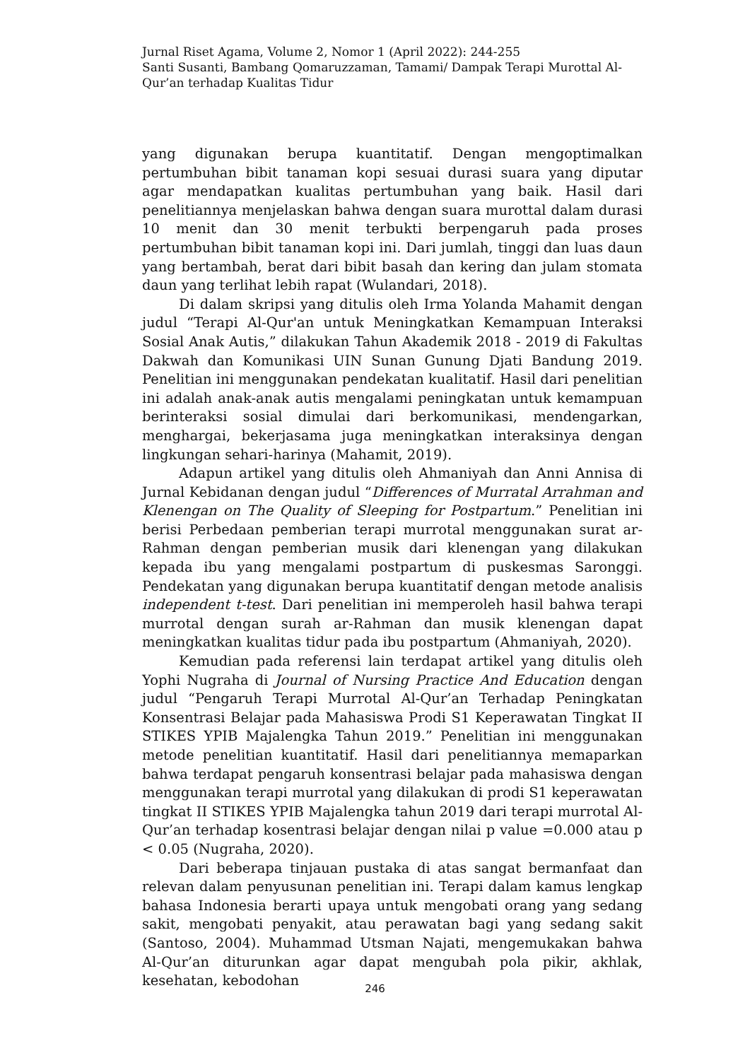Jurnal Riset Agama, Volume 2, Nomor 1 (April 2022): 244-255
Santi Susanti, Bambang Qomaruzzaman, Tamami/ Dampak Terapi Murottal Al-Qur’an terhadap Kualitas Tidur
yang digunakan berupa kuantitatif. Dengan mengoptimalkan pertumbuhan bibit tanaman kopi sesuai durasi suara yang diputar agar mendapatkan kualitas pertumbuhan yang baik. Hasil dari penelitiannya menjelaskan bahwa dengan suara murottal dalam durasi 10 menit dan 30 menit terbukti berpengaruh pada proses pertumbuhan bibit tanaman kopi ini. Dari jumlah, tinggi dan luas daun yang bertambah, berat dari bibit basah dan kering dan julam stomata daun yang terlihat lebih rapat (Wulandari, 2018).
Di dalam skripsi yang ditulis oleh Irma Yolanda Mahamit dengan judul “Terapi Al-Qur'an untuk Meningkatkan Kemampuan Interaksi Sosial Anak Autis,” dilakukan Tahun Akademik 2018 - 2019 di Fakultas Dakwah dan Komunikasi UIN Sunan Gunung Djati Bandung 2019. Penelitian ini menggunakan pendekatan kualitatif. Hasil dari penelitian ini adalah anak-anak autis mengalami peningkatan untuk kemampuan berinteraksi sosial dimulai dari berkomunikasi, mendengarkan, menghargai, bekerjasama juga meningkatkan interaksinya dengan lingkungan sehari-harinya (Mahamit, 2019).
Adapun artikel yang ditulis oleh Ahmaniyah dan Anni Annisa di Jurnal Kebidanan dengan judul “Differences of Murratal Arrahman and Klenengan on The Quality of Sleeping for Postpartum.” Penelitian ini berisi Perbedaan pemberian terapi murrotal menggunakan surat ar-Rahman dengan pemberian musik dari klenengan yang dilakukan kepada ibu yang mengalami postpartum di puskesmas Saronggi. Pendekatan yang digunakan berupa kuantitatif dengan metode analisis independent t-test. Dari penelitian ini memperoleh hasil bahwa terapi murrotal dengan surah ar-Rahman dan musik klenengan dapat meningkatkan kualitas tidur pada ibu postpartum (Ahmaniyah, 2020).
Kemudian pada referensi lain terdapat artikel yang ditulis oleh Yophi Nugraha di Journal of Nursing Practice And Education dengan judul “Pengaruh Terapi Murrotal Al-Qur’an Terhadap Peningkatan Konsentrasi Belajar pada Mahasiswa Prodi S1 Keperawatan Tingkat II STIKES YPIB Majalengka Tahun 2019.” Penelitian ini menggunakan metode penelitian kuantitatif. Hasil dari penelitiannya memaparkan bahwa terdapat pengaruh konsentrasi belajar pada mahasiswa dengan menggunakan terapi murrotal yang dilakukan di prodi S1 keperawatan tingkat II STIKES YPIB Majalengka tahun 2019 dari terapi murrotal Al-Qur’an terhadap kosentrasi belajar dengan nilai p value =0.000 atau p < 0.05 (Nugraha, 2020).
Dari beberapa tinjauan pustaka di atas sangat bermanfaat dan relevan dalam penyusunan penelitian ini. Terapi dalam kamus lengkap bahasa Indonesia berarti upaya untuk mengobati orang yang sedang sakit, mengobati penyakit, atau perawatan bagi yang sedang sakit (Santoso, 2004). Muhammad Utsman Najati, mengemukakan bahwa Al-Qur’an diturunkan agar dapat mengubah pola pikir, akhlak, kesehatan, kebodohan
246